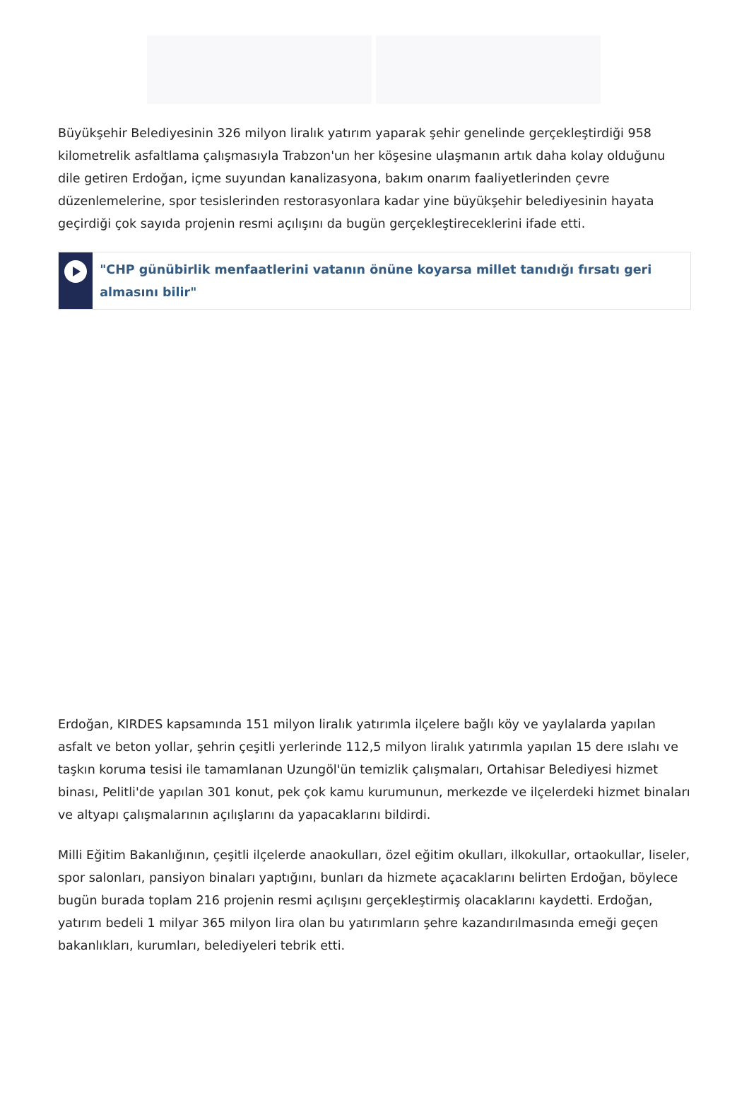Büyükşehir Belediyesinin 326 milyon liralık yatırım yaparak şehir genelinde gerçekleştirdiği 958 kilometrelik asfaltlama çalışmasıyla Trabzon'un her köşesine ulaşmanın artık daha kolay olduğunu dile getiren Erdoğan, içme suyundan kanalizasyona, bakım onarım faaliyetlerinden çevre düzenlemelerine, spor tesislerinden restorasyonlara kadar yine büyükşehir belediyesinin hayata geçirdiği çok sayıda projenin resmi açılışını da bugün gerçekleştireceklerini ifade etti.
"CHP günübirlik menfaatlerini vatanın önüne koyarsa millet tanıdığı fırsatı geri almasını bilir"
Erdoğan, KIRDES kapsamında 151 milyon liralık yatırımla ilçelere bağlı köy ve yaylalarda yapılan asfalt ve beton yollar, şehrin çeşitli yerlerinde 112,5 milyon liralık yatırımla yapılan 15 dere ıslahı ve taşkın koruma tesisi ile tamamlanan Uzungöl'ün temizlik çalışmaları, Ortahisar Belediyesi hizmet binası, Pelitli'de yapılan 301 konut, pek çok kamu kurumunun, merkezde ve ilçelerdeki hizmet binaları ve altyapı çalışmalarının açılışlarını da yapacaklarını bildirdi.
Milli Eğitim Bakanlığının, çeşitli ilçelerde anaokulları, özel eğitim okulları, ilkokullar, ortaokullar, liseler, spor salonları, pansiyon binaları yaptığını, bunları da hizmete açacaklarını belirten Erdoğan, böylece bugün burada toplam 216 projenin resmi açılışını gerçekleştirmiş olacaklarını kaydetti. Erdoğan, yatırım bedeli 1 milyar 365 milyon lira olan bu yatırımların şehre kazandırılmasında emeği geçen bakanlıkları, kurumları, belediyeleri tebrik etti.